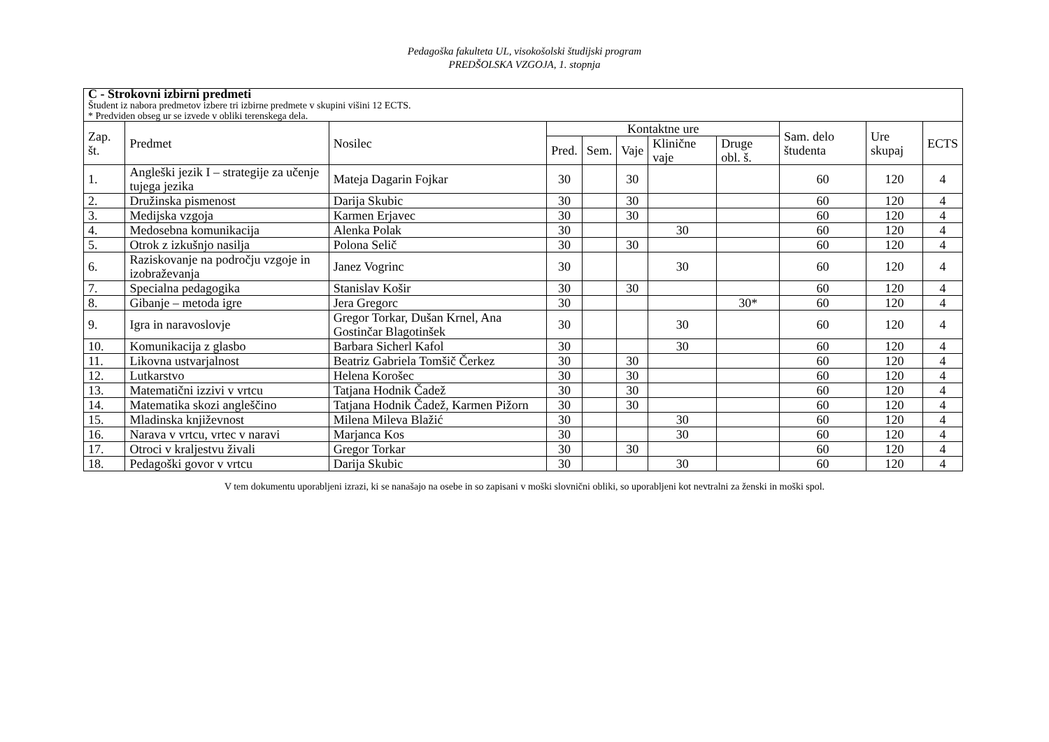Pedagoška fakulteta UL, visokošolski študijski program
PREDŠOLSKA VZGOJA, 1. stopnja
| C - Strokovni izbirni predmeti Študent iz nabora predmetov izbere tri izbirne predmete v skupini višini 12 ECTS. * Predviden obseg ur se izvede v obliki terenskega dela. | | | | | | | | | | |
| Zap. št. | Predmet | Nosilec | Kontaktne ure | | | | | Sam. delo študenta | Ure skupaj | ECTS |
| | | | Pred. | Sem. | Vaje | Klinične vaje | Druge obl. š. | | | |
| 1. | Angleški jezik I – strategije za učenje tujega jezika | Mateja Dagarin Fojkar | 30 | | 30 | | | 60 | 120 | 4 |
| 2. | Družinska pismenost | Darija Skubic | 30 | | 30 | | | 60 | 120 | 4 |
| 3. | Medijska vzgoja | Karmen Erjavec | 30 | | 30 | | | 60 | 120 | 4 |
| 4. | Medosebna komunikacija | Alenka Polak | 30 | | | 30 | | 60 | 120 | 4 |
| 5. | Otrok z izkušnjo nasilja | Polona Selič | 30 | | 30 | | | 60 | 120 | 4 |
| 6. | Raziskovanje na področju vzgoje in izobraževanja | Janez Vogrinc | 30 | | | 30 | | 60 | 120 | 4 |
| 7. | Specialna pedagogika | Stanislav Košir | 30 | | 30 | | | 60 | 120 | 4 |
| 8. | Gibanje – metoda igre | Jera Gregorc | 30 | | | | 30* | 60 | 120 | 4 |
| 9. | Igra in naravoslovje | Gregor Torkar, Dušan Krnel, Ana Gostinčar Blagotinšek | 30 | | | 30 | | 60 | 120 | 4 |
| 10. | Komunikacija z glasbo | Barbara Sicherl Kafol | 30 | | | 30 | | 60 | 120 | 4 |
| 11. | Likovna ustvarjalnost | Beatriz Gabriela Tomšič Čerkez | 30 | | 30 | | | 60 | 120 | 4 |
| 12. | Lutkarstvo | Helena Korošec | 30 | | 30 | | | 60 | 120 | 4 |
| 13. | Matematični izzivi v vrtcu | Tatjana Hodnik Čadež | 30 | | 30 | | | 60 | 120 | 4 |
| 14. | Matematika skozi angleščino | Tatjana Hodnik Čadež, Karmen Pižorn | 30 | | 30 | | | 60 | 120 | 4 |
| 15. | Mladinska književnost | Milena Mileva Blažić | 30 | | | 30 | | 60 | 120 | 4 |
| 16. | Narava v vrtcu, vrtec v naravi | Marjanca Kos | 30 | | | 30 | | 60 | 120 | 4 |
| 17. | Otroci v kraljestvu živali | Gregor Torkar | 30 | | 30 | | | 60 | 120 | 4 |
| 18. | Pedagoški govor v vrtcu | Darija Skubic | 30 | | | 30 | | 60 | 120 | 4 |
V tem dokumentu uporabljeni izrazi, ki se nanašajo na osebe in so zapisani v moški slovnični obliki, so uporabljeni kot nevtralni za ženski in moški spol.